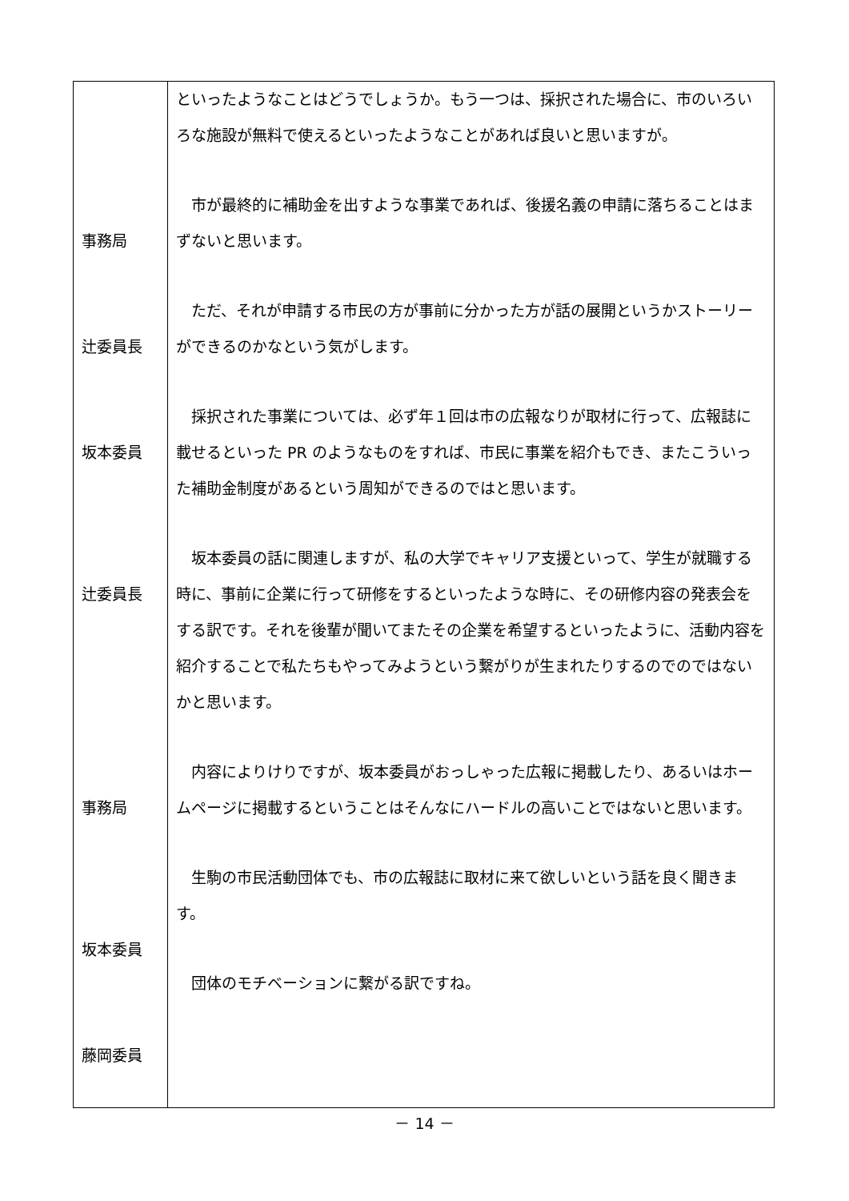| 事務局 辻委員長 坂本委員 辻委員長 事務局 坂本委員 藤岡委員 | といったようなことはどうでしょうか。もう一つは、採択された場合に、市のいろいろな施設が無料で使えるといったようなことがあれば良いと思いますが。 市が最終的に補助金を出すような事業であれば、後援名義の申請に落ちることはまずないと思います。 ただ、それが申請する市民の方が事前に分かった方が話の展開というかストーリーができるのかなという気がします。 採択された事業については、必ず年１回は市の広報なりが取材に行って、広報誌に載せるといった PR のようなものをすれば、市民に事業を紹介もでき、またこういった補助金制度があるという周知ができるのではと思います。 坂本委員の話に関連しますが、私の大学でキャリア支援といって、学生が就職する時に、事前に企業に行って研修をするといったような時に、その研修内容の発表会をする訳です。それを後輩が聞いてまたその企業を希望するといったように、活動内容を紹介することで私たちもやってみようという繋がりが生まれたりするのでのではないかと思います。 内容によりけりですが、坂本委員がおっしゃった広報に掲載したり、あるいはホームページに掲載するということはそんなにハードルの高いことではないと思います。 生駒の市民活動団体でも、市の広報誌に取材に来て欲しいという話を良く聞きます。 団体のモチベーションに繋がる訳ですね。 |
－ 14 －